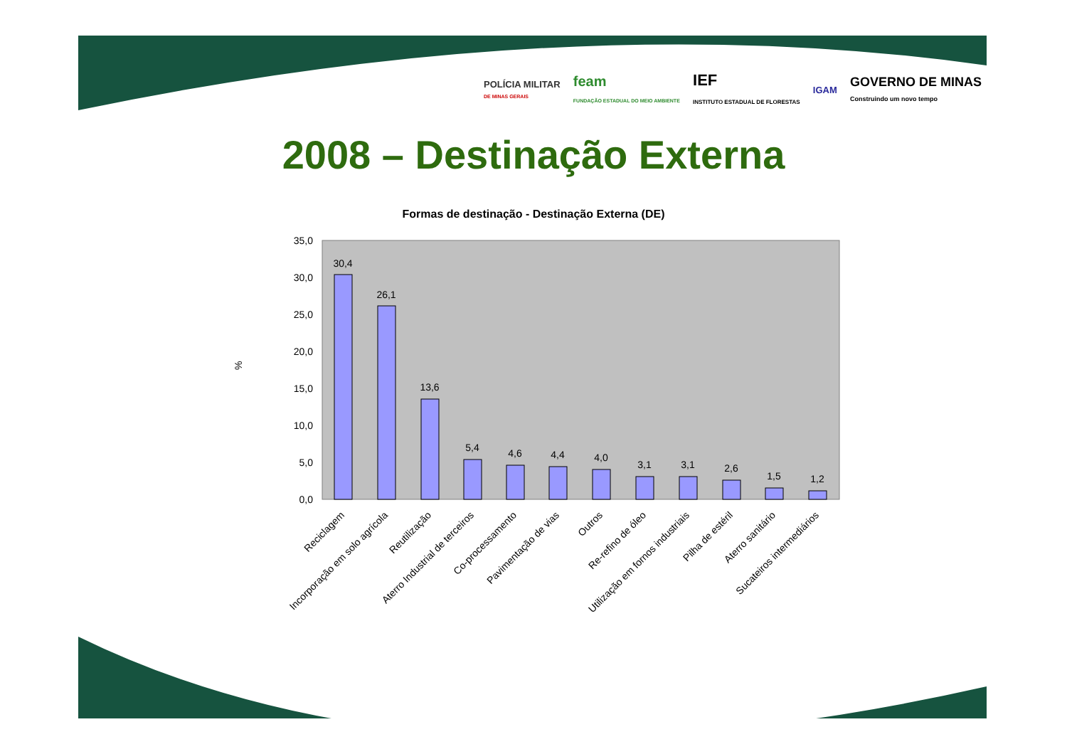POLÍCIA MILITAR
DE MINAS GERAIS
feam
FUNDAÇÃO ESTADUAL DO MEIO AMBIENTE
IEF
INSTITUTO ESTADUAL DE FLORESTAS
IGAM
GOVERNO DE MINAS
Construindo um novo tempo
2008 – Destinação Externa
Formas de destinação - Destinação Externa (DE)
%
0,0
5,0
10,0
15,0
20,0
25,0
30,0
35,0
30,4
26,1
13,6
5,4
4,6
4,4
4,0
3,1
3,1
2,6
1,5
1,2
Reciclagem
Incorporação em solo agrícola
Reutilização
Aterro Industrial de terceiros
Co-processamento
Pavimentação de vias
Outros
Re-refino de óleo
Utilização em fornos industriais
Pilha de estéril
Aterro sanitário
Sucateiros intermediários